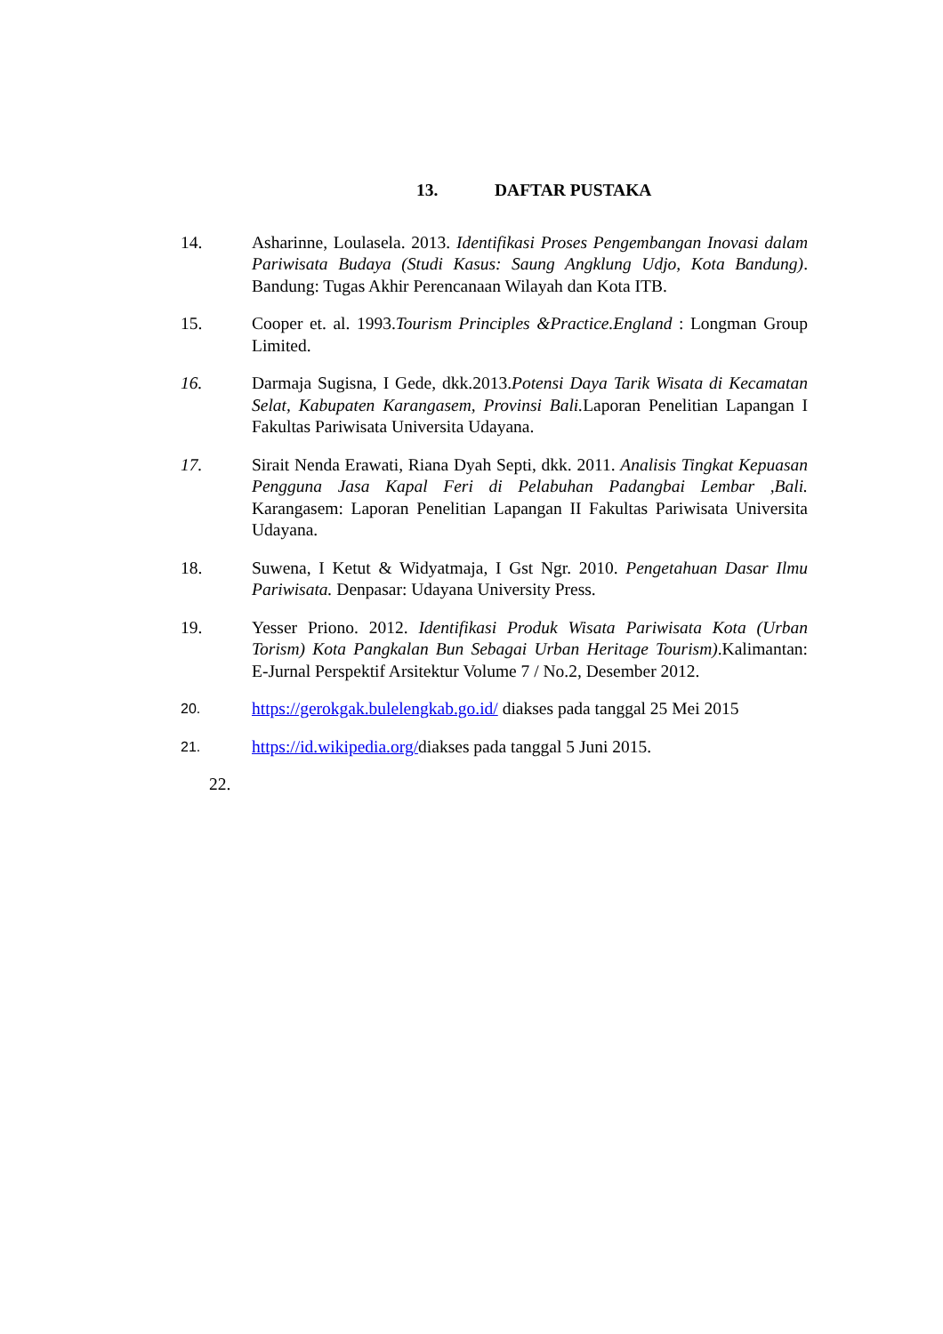13. DAFTAR PUSTAKA
14. Asharinne, Loulasela. 2013. Identifikasi Proses Pengembangan Inovasi dalam Pariwisata Budaya (Studi Kasus: Saung Angklung Udjo, Kota Bandung). Bandung: Tugas Akhir Perencanaan Wilayah dan Kota ITB.
15. Cooper et. al. 1993.Tourism Principles &Practice.England : Longman Group Limited.
16. Darmaja Sugisna, I Gede, dkk.2013.Potensi Daya Tarik Wisata di Kecamatan Selat, Kabupaten Karangasem, Provinsi Bali. Laporan Penelitian Lapangan I Fakultas Pariwisata Universita Udayana.
17. Sirait Nenda Erawati, Riana Dyah Septi, dkk. 2011. Analisis Tingkat Kepuasan Pengguna Jasa Kapal Feri di Pelabuhan Padangbai Lembar ,Bali. Karangasem: Laporan Penelitian Lapangan II Fakultas Pariwisata Universita Udayana.
18. Suwena, I Ketut & Widyatmaja, I Gst Ngr. 2010. Pengetahuan Dasar Ilmu Pariwisata. Denpasar: Udayana University Press.
19. Yesser Priono. 2012. Identifikasi Produk Wisata Pariwisata Kota (Urban Torism) Kota Pangkalan Bun Sebagai Urban Heritage Tourism).Kalimantan: E-Jurnal Perspektif Arsitektur Volume 7 / No.2, Desember 2012.
20.
https://gerokgak.bulelengkab.go.id/ diakses pada tanggal 25 Mei 2015
21.
https://id.wikipedia.org/diakses pada tanggal 5 Juni 2015.
22.